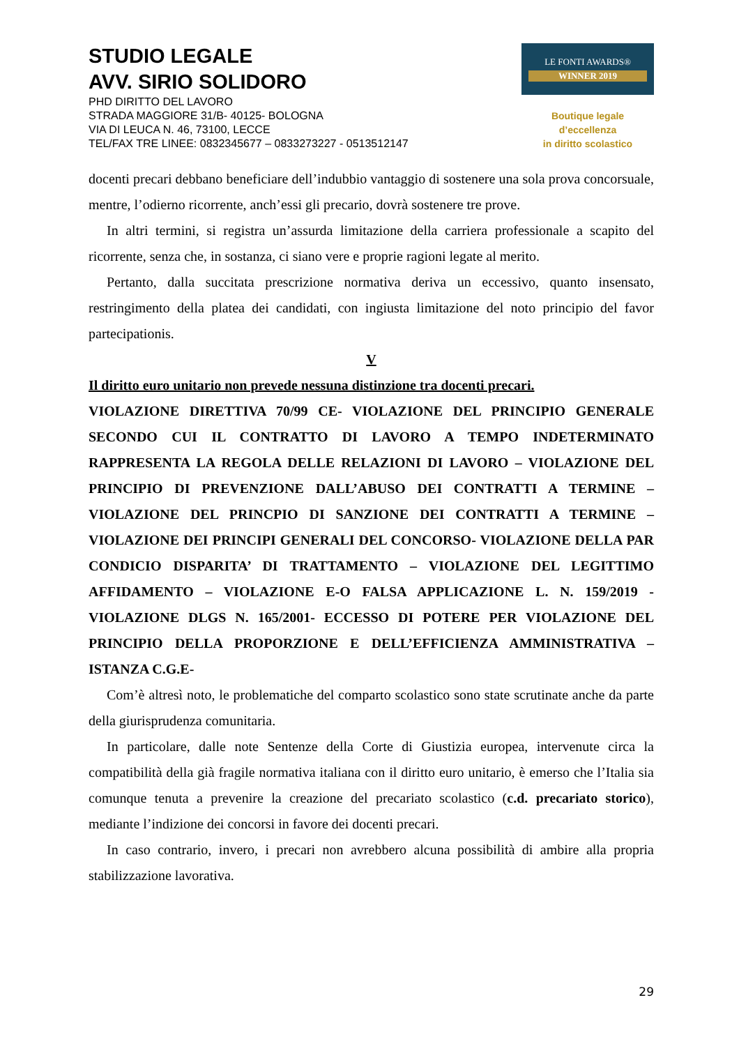STUDIO LEGALE
AVV. SIRIO SOLIDORO
PHD DIRITTO DEL LAVORO
STRADA MAGGIORE 31/B- 40125- BOLOGNA
VIA DI LEUCA N. 46, 73100, LECCE
TEL/FAX TRE LINEE: 0832345677 – 0833273227 - 0513512147
LE FONTI AWARDS®
WINNER 2019
Boutique legale d’eccellenza
in diritto scolastico
docenti precari debbano beneficiare dell’indubbio vantaggio di sostenere una sola prova concorsuale, mentre, l’odierno ricorrente, anch’essi gli precario, dovrà sostenere tre prove.
In altri termini, si registra un’assurda limitazione della carriera professionale a scapito del ricorrente, senza che, in sostanza, ci siano vere e proprie ragioni legate al merito.
Pertanto, dalla succitata prescrizione normativa deriva un eccessivo, quanto insensato, restringimento della platea dei candidati, con ingiusta limitazione del noto principio del favor partecipationis.
V
Il diritto euro unitario non prevede nessuna distinzione tra docenti precari.
VIOLAZIONE DIRETTIVA 70/99 CE- VIOLAZIONE DEL PRINCIPIO GENERALE SECONDO CUI IL CONTRATTO DI LAVORO A TEMPO INDETERMINATO RAPPRESENTA LA REGOLA DELLE RELAZIONI DI LAVORO – VIOLAZIONE DEL PRINCIPIO DI PREVENZIONE DALL’ABUSO DEI CONTRATTI A TERMINE – VIOLAZIONE DEL PRINCPIO DI SANZIONE DEI CONTRATTI A TERMINE – VIOLAZIONE DEI PRINCIPI GENERALI DEL CONCORSO- VIOLAZIONE DELLA PAR CONDICIO DISPARITA’ DI TRATTAMENTO – VIOLAZIONE DEL LEGITTIMO AFFIDAMENTO – VIOLAZIONE E-O FALSA APPLICAZIONE L. N. 159/2019 - VIOLAZIONE DLGS N. 165/2001- ECCESSO DI POTERE PER VIOLAZIONE DEL PRINCIPIO DELLA PROPORZIONE E DELL’EFFICIENZA AMMINISTRATIVA – ISTANZA C.G.E-
Com’è altresì noto, le problematiche del comparto scolastico sono state scrutinate anche da parte della giurisprudenza comunitaria.
In particolare, dalle note Sentenze della Corte di Giustizia europea, intervenute circa la compatibilità della già fragile normativa italiana con il diritto euro unitario, è emerso che l’Italia sia comunque tenuta a prevenire la creazione del precariato scolastico (c.d. precariato storico), mediante l’indizione dei concorsi in favore dei docenti precari.
In caso contrario, invero, i precari non avrebbero alcuna possibilità di ambire alla propria stabilizzazione lavorativa.
29